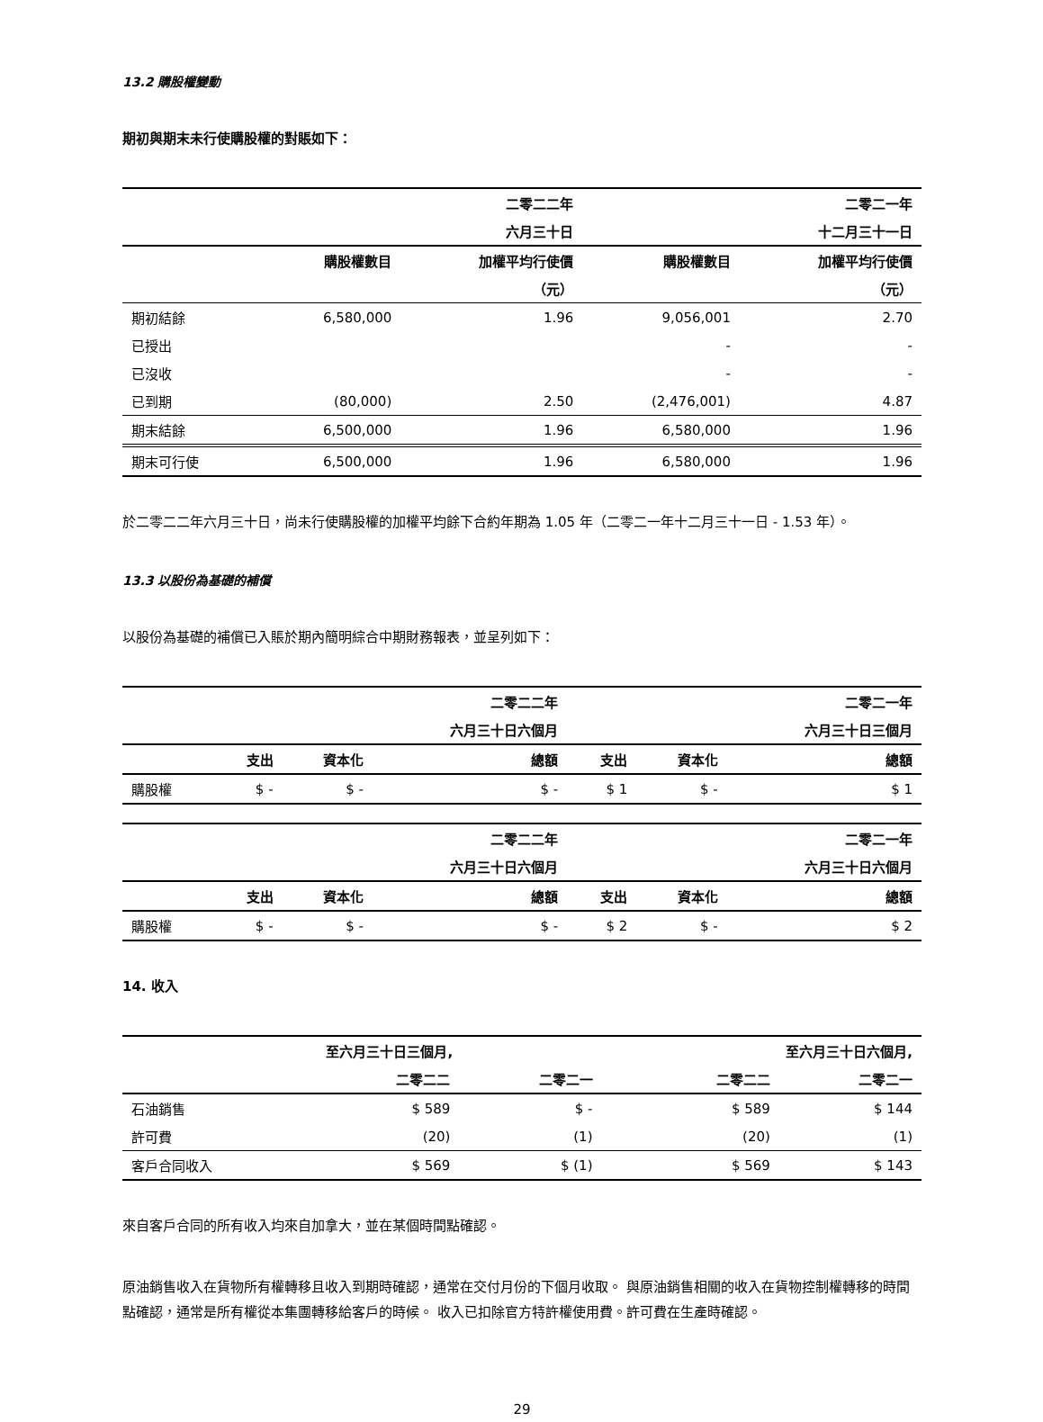13.2 購股權變動
期初與期末未行使購股權的對賬如下：
| | | 二零二二年 | | 二零二一年 |
| --- | --- | --- | --- | --- |
| | | 六月三十日 | | 十二月三十一日 |
| | 購股權數目 | 加權平均行使價 | 購股權數目 | 加權平均行使價 |
| | | （元） | | （元） |
| 期初結餘 | 6,580,000 | 1.96 | 9,056,001 | 2.70 |
| 已授出 | | | - | - |
| 已沒收 | | | - | - |
| 已到期 | (80,000) | 2.50 | (2,476,001) | 4.87 |
| 期末結餘 | 6,500,000 | 1.96 | 6,580,000 | 1.96 |
| 期末可行使 | 6,500,000 | 1.96 | 6,580,000 | 1.96 |
於二零二二年六月三十日，尚未行使購股權的加權平均餘下合約年期為 1.05 年（二零二一年十二月三十一日 - 1.53 年）。
13.3 以股份為基礎的補償
以股份為基礎的補償已入賬於期內簡明綜合中期財務報表，並呈列如下：
| | | | 二零二二年 | | | 二零二一年 |
| --- | --- | --- | --- | --- | --- | --- |
| | | | 六月三十日六個月 | | | 六月三十日三個月 |
| | 支出 | 資本化 | 總額 | 支出 | 資本化 | 總額 |
| 購股權 | $ - | $ - | $ - | $ 1 | $ - | $ 1 |
| | | | 二零二二年 | | | 二零二一年 |
| --- | --- | --- | --- | --- | --- | --- |
| | | | 六月三十日六個月 | | | 六月三十日六個月 |
| | 支出 | 資本化 | 總額 | 支出 | 資本化 | 總額 |
| 購股權 | $ - | $ - | $ - | $ 2 | $ - | $ 2 |
14. 收入
| | 至六月三十日三個月, | | | 至六月三十日六個月, | |
| --- | --- | --- | --- | --- | --- |
| | 二零二二 | 二零二一 | | 二零二二 | 二零二一 |
| 石油銷售 | $ 589 | $ - | | $ 589 | $ 144 |
| 許可費 | (20) | (1) | | (20) | (1) |
| 客戶合同收入 | $ 569 | $ (1) | | $ 569 | $ 143 |
來自客戶合同的所有收入均來自加拿大，並在某個時間點確認。
原油銷售收入在貨物所有權轉移且收入到期時確認，通常在交付月份的下個月收取。 與原油銷售相關的收入在貨物控制權轉移的時間點確認，通常是所有權從本集團轉移給客戶的時候。 收入已扣除官方特許權使用費。許可費在生產時確認。
29